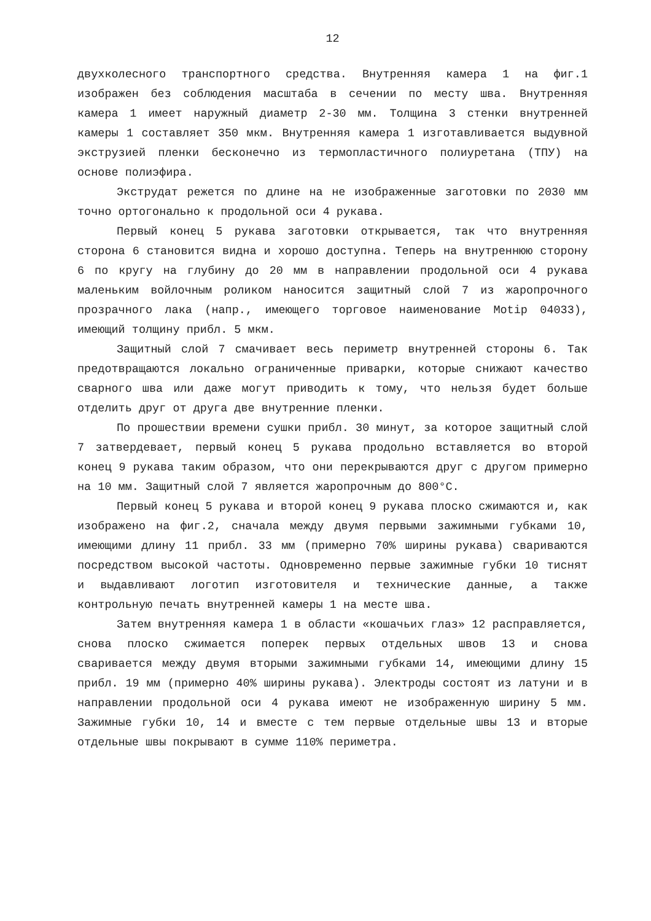12
двухколесного транспортного средства. Внутренняя камера 1 на фиг.1 изображен без соблюдения масштаба в сечении по месту шва. Внутренняя камера 1 имеет наружный диаметр 2-30 мм. Толщина 3 стенки внутренней камеры 1 составляет 350 мкм. Внутренняя камера 1 изготавливается выдувной экструзией пленки бесконечно из термопластичного полиуретана (ТПУ) на основе полиэфира.
Экструдат режется по длине на не изображенные заготовки по 2030 мм точно ортогонально к продольной оси 4 рукава.
Первый конец 5 рукава заготовки открывается, так что внутренняя сторона 6 становится видна и хорошо доступна. Теперь на внутреннюю сторону 6 по кругу на глубину до 20 мм в направлении продольной оси 4 рукава маленьким войлочным роликом наносится защитный слой 7 из жаропрочного прозрачного лака (напр., имеющего торговое наименование Motip 04033), имеющий толщину прибл. 5 мкм.
Защитный слой 7 смачивает весь периметр внутренней стороны 6. Так предотвращаются локально ограниченные приварки, которые снижают качество сварного шва или даже могут приводить к тому, что нельзя будет больше отделить друг от друга две внутренние пленки.
По прошествии времени сушки прибл. 30 минут, за которое защитный слой 7 затвердевает, первый конец 5 рукава продольно вставляется во второй конец 9 рукава таким образом, что они перекрываются друг с другом примерно на 10 мм. Защитный слой 7 является жаропрочным до 800°С.
Первый конец 5 рукава и второй конец 9 рукава плоско сжимаются и, как изображено на фиг.2, сначала между двумя первыми зажимными губками 10, имеющими длину 11 прибл. 33 мм (примерно 70% ширины рукава) свариваются посредством высокой частоты. Одновременно первые зажимные губки 10 тиснят и выдавливают логотип изготовителя и технические данные, а также контрольную печать внутренней камеры 1 на месте шва.
Затем внутренняя камера 1 в области «кошачьих глаз» 12 расправляется, снова плоско сжимается поперек первых отдельных швов 13 и снова сваривается между двумя вторыми зажимными губками 14, имеющими длину 15 прибл. 19 мм (примерно 40% ширины рукава). Электроды состоят из латуни и в направлении продольной оси 4 рукава имеют не изображенную ширину 5 мм. Зажимные губки 10, 14 и вместе с тем первые отдельные швы 13 и вторые отдельные швы покрывают в сумме 110% периметра.